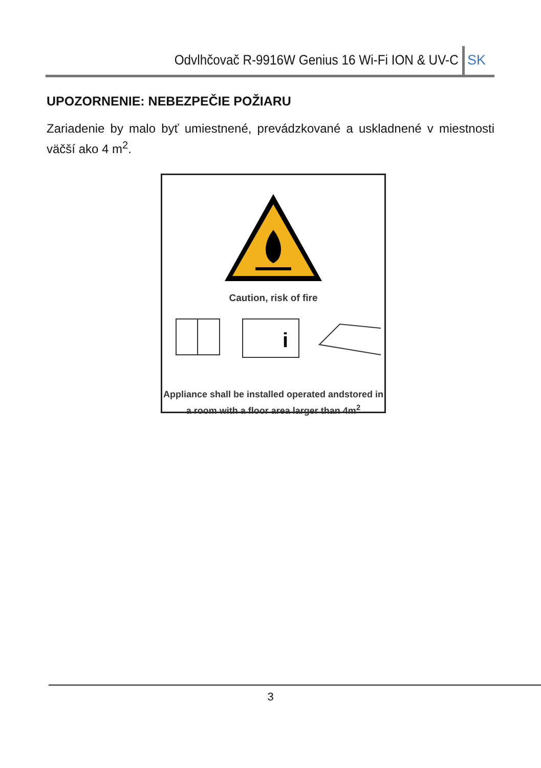Odvlhčovač R-9916W Genius 16 Wi-Fi ION & UV-C
SK
UPOZORNENIE: NEBEZPEČIE POŽIARU
Zariadenie by malo byť umiestnené, prevádzkované a uskladnené v miestnosti väčší ako 4 m<sup>2</sup>.
Caution, risk of fire
i
Appliance shall be installed operated andstored in
a room with a floor area larger than 4m<sup>2</sup>
3